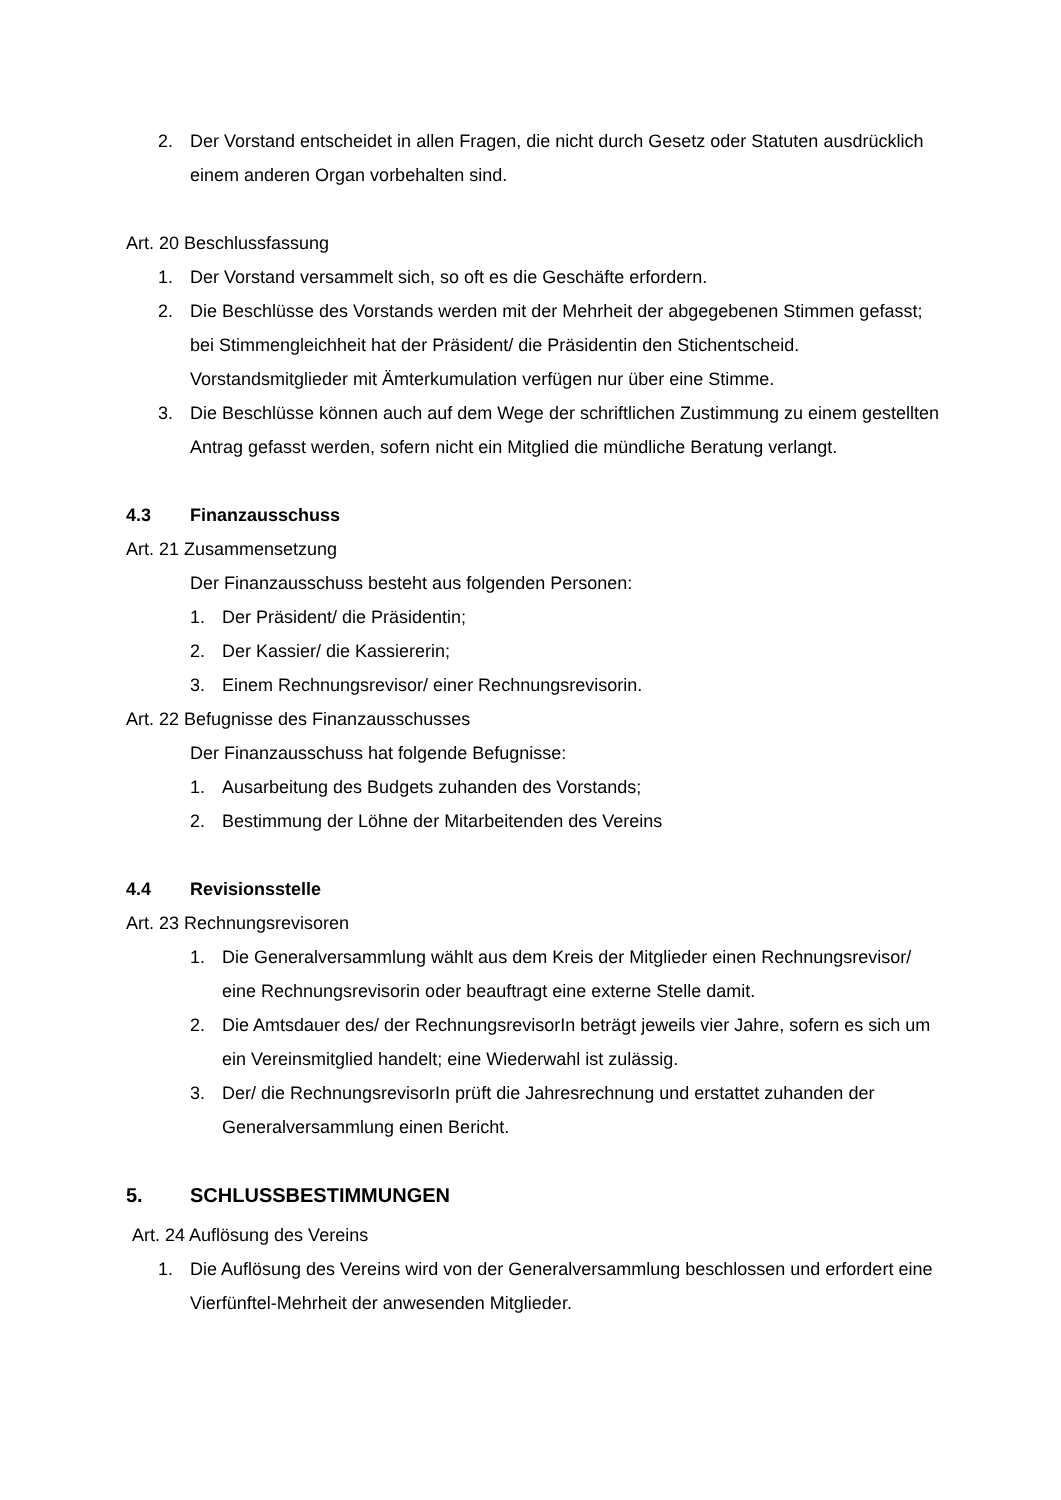2. Der Vorstand entscheidet in allen Fragen, die nicht durch Gesetz oder Statuten ausdrücklich einem anderen Organ vorbehalten sind.
Art. 20 Beschlussfassung
1. Der Vorstand versammelt sich, so oft es die Geschäfte erfordern.
2. Die Beschlüsse des Vorstands werden mit der Mehrheit der abgegebenen Stimmen gefasst; bei Stimmengleichheit hat der Präsident/ die Präsidentin den Stichentscheid. Vorstandsmitglieder mit Ämterkumulation verfügen nur über eine Stimme.
3. Die Beschlüsse können auch auf dem Wege der schriftlichen Zustimmung zu einem gestellten Antrag gefasst werden, sofern nicht ein Mitglied die mündliche Beratung verlangt.
4.3 Finanzausschuss
Art. 21 Zusammensetzung
Der Finanzausschuss besteht aus folgenden Personen:
1. Der Präsident/ die Präsidentin;
2. Der Kassier/ die Kassiererin;
3. Einem Rechnungsrevisor/ einer Rechnungsrevisorin.
Art. 22 Befugnisse des Finanzausschusses
Der Finanzausschuss hat folgende Befugnisse:
1. Ausarbeitung des Budgets zuhanden des Vorstands;
2. Bestimmung der Löhne der Mitarbeitenden des Vereins
4.4 Revisionsstelle
Art. 23 Rechnungsrevisoren
1. Die Generalversammlung wählt aus dem Kreis der Mitglieder einen Rechnungsrevisor/ eine Rechnungsrevisorin oder beauftragt eine externe Stelle damit.
2. Die Amtsdauer des/ der RechnungsrevisorIn beträgt jeweils vier Jahre, sofern es sich um ein Vereinsmitglied handelt; eine Wiederwahl ist zulässig.
3. Der/ die RechnungsrevisorIn prüft die Jahresrechnung und erstattet zuhanden der Generalversammlung einen Bericht.
5. SCHLUSSBESTIMMUNGEN
Art. 24 Auflösung des Vereins
1. Die Auflösung des Vereins wird von der Generalversammlung beschlossen und erfordert eine Vierfünftel-Mehrheit der anwesenden Mitglieder.